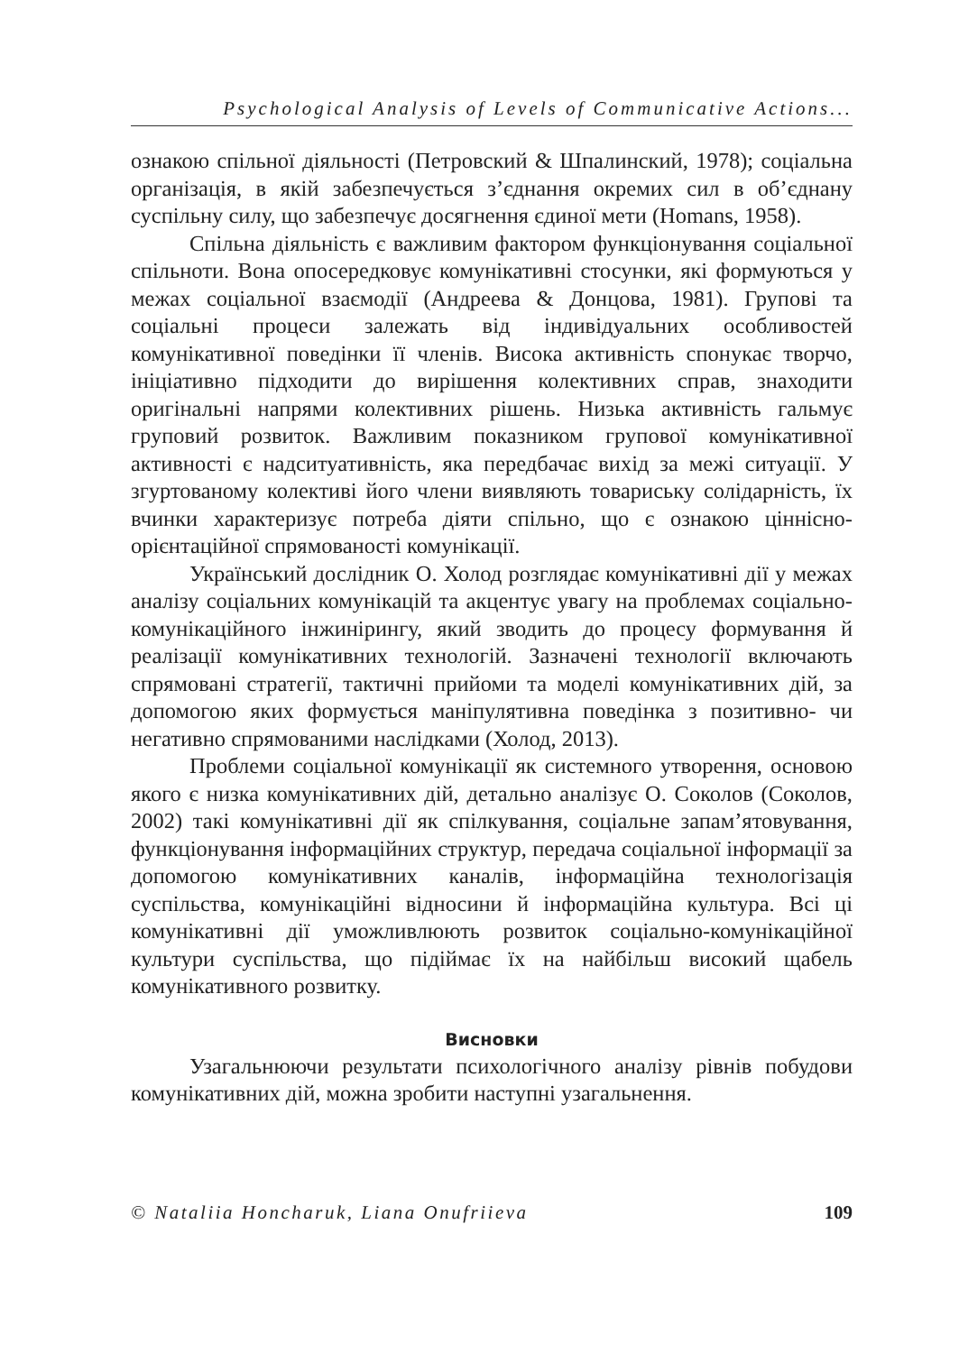Psychological Analysis of Levels of Communicative Actions...
ознакою спільної діяльності (Петровский & Шпалинский, 1978); соціальна організація, в якій забезпечується з’єднання окремих сил в об’єднану суспільну силу, що забезпечує досягнення єдиної мети (Homans, 1958).
Спільна діяльність є важливим фактором функціонування соціальної спільноти. Вона опосередковує комунікативні стосунки, які формуються у межах соціальної взаємодії (Андреева & Донцова, 1981). Групові та соціальні процеси залежать від індивідуальних особливостей комунікативної поведінки її членів. Висока активність спонукає творчо, ініціативно підходити до вирішення колективних справ, знаходити оригінальні напрями колективних рішень. Низька активність гальмує груповий розвиток. Важливим показником групової комунікативної активності є надситуативність, яка передбачає вихід за межі ситуації. У згуртованому колективі його члени виявляють товариську солідарність, їх вчинки характеризує потреба діяти спільно, що є ознакою ціннісно-орієнтаційної спрямованості комунікації.
Український дослідник О. Холод розглядає комунікативні дії у межах аналізу соціальних комунікацій та акцентує увагу на проблемах соціально-комунікаційного інжинірингу, який зводить до процесу формування й реалізації комунікативних технологій. Зазначені технології включають спрямовані стратегії, тактичні прийоми та моделі комунікативних дій, за допомогою яких формується маніпулятивна поведінка з позитивно- чи негативно спрямованими наслідками (Холод, 2013).
Проблеми соціальної комунікації як системного утворення, основою якого є низка комунікативних дій, детально аналізує О. Соколов (Соколов, 2002) такі комунікативні дії як спілкування, соціальне запам’ятовування, функціонування інформаційних структур, передача соціальної інформації за допомогою комунікативних каналів, інформаційна технологізація суспільства, комунікаційні відносини й інформаційна культура. Всі ці комунікативні дії уможливлюють розвиток соціально-комунікаційної культури суспільства, що підіймає їх на найбільш високий щабель комунікативного розвитку.
Висновки
Узагальнюючи результати психологічного аналізу рівнів побудови комунікативних дій, можна зробити наступні узагальнення.
© Nataliia Honcharuk, Liana Onufriieva 109